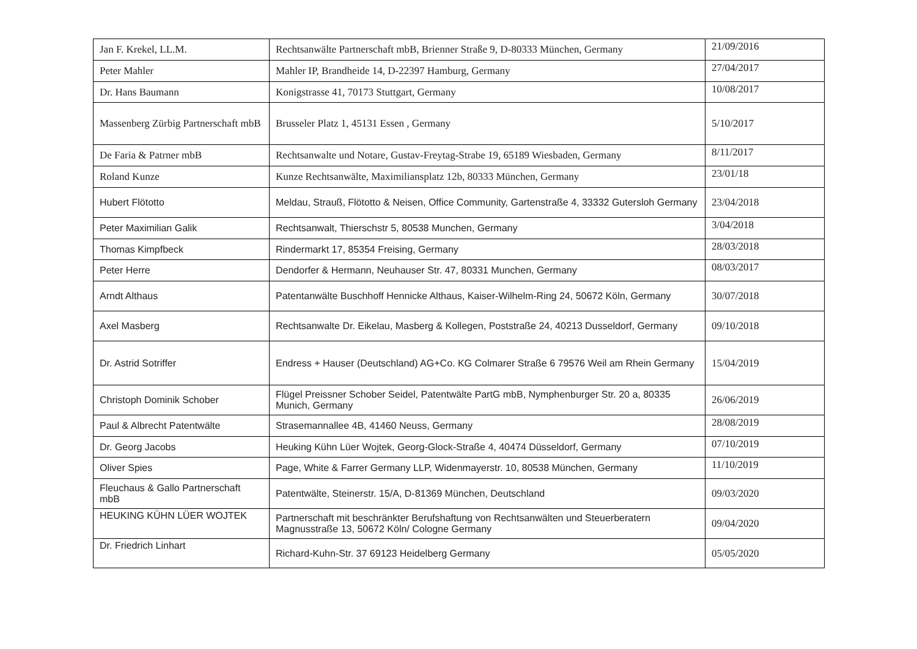| Jan F. Krekel, LL.M. | Rechtsanwälte Partnerschaft mbB, Brienner Straße 9, D-80333 München, Germany | 21/09/2016 |
| Peter Mahler | Mahler IP, Brandheide 14, D-22397 Hamburg, Germany | 27/04/2017 |
| Dr. Hans Baumann | Konigstrasse 41, 70173 Stuttgart, Germany | 10/08/2017 |
| Massenberg Zürbig Partnerschaft mbB | Brusseler Platz 1, 45131 Essen , Germany | 5/10/2017 |
| De Faria & Patrner mbB | Rechtsanwalte und Notare, Gustav-Freytag-Strabe 19, 65189 Wiesbaden, Germany | 8/11/2017 |
| Roland Kunze | Kunze Rechtsanwälte, Maximiliansplatz 12b, 80333 München, Germany | 23/01/18 |
| Hubert Flötotto | Meldau, Strauß, Flötotto & Neisen, Office Community, Gartenstraße 4, 33332 Gutersloh Germany | 23/04/2018 |
| Peter Maximilian Galik | Rechtsanwalt, Thierschstr 5, 80538 Munchen, Germany | 3/04/2018 |
| Thomas Kimpfbeck | Rindermarkt 17, 85354 Freising, Germany | 28/03/2018 |
| Peter Herre | Dendorfer & Hermann, Neuhauser Str. 47, 80331 Munchen, Germany | 08/03/2017 |
| Arndt Althaus | Patentanwälte Buschhoff Hennicke Althaus, Kaiser-Wilhelm-Ring 24, 50672 Köln, Germany | 30/07/2018 |
| Axel Masberg | Rechtsanwalte Dr. Eikelau, Masberg & Kollegen, Poststraße 24, 40213 Dusseldorf, Germany | 09/10/2018 |
| Dr. Astrid Sotriffer | Endress + Hauser (Deutschland) AG+Co. KG Colmarer Straße 6 79576 Weil am Rhein Germany | 15/04/2019 |
| Christoph Dominik Schober | Flügel Preissner Schober Seidel, Patentwälte PartG mbB, Nymphenburger Str. 20 a, 80335 Munich, Germany | 26/06/2019 |
| Paul & Albrecht Patentwälte | Strasemannallee 4B, 41460 Neuss, Germany | 28/08/2019 |
| Dr. Georg Jacobs | Heuking Kühn Lüer Wojtek, Georg-Glock-Straße 4, 40474 Düsseldorf, Germany | 07/10/2019 |
| Oliver Spies | Page, White & Farrer Germany LLP, Widenmayerstr. 10, 80538 München, Germany | 11/10/2019 |
| Fleuchaus & Gallo Partnerschaft mbB | Patentwälte, Steinerstr. 15/A, D-81369 München, Deutschland | 09/03/2020 |
| HEUKING KÜHN LÜER WOJTEK | Partnerschaft mit beschränkter Berufshaftung von Rechtsanwälten und Steuerberatern Magnusstraße 13, 50672 Köln/ Cologne Germany | 09/04/2020 |
| Dr. Friedrich Linhart | Richard-Kuhn-Str. 37 69123 Heidelberg Germany | 05/05/2020 |